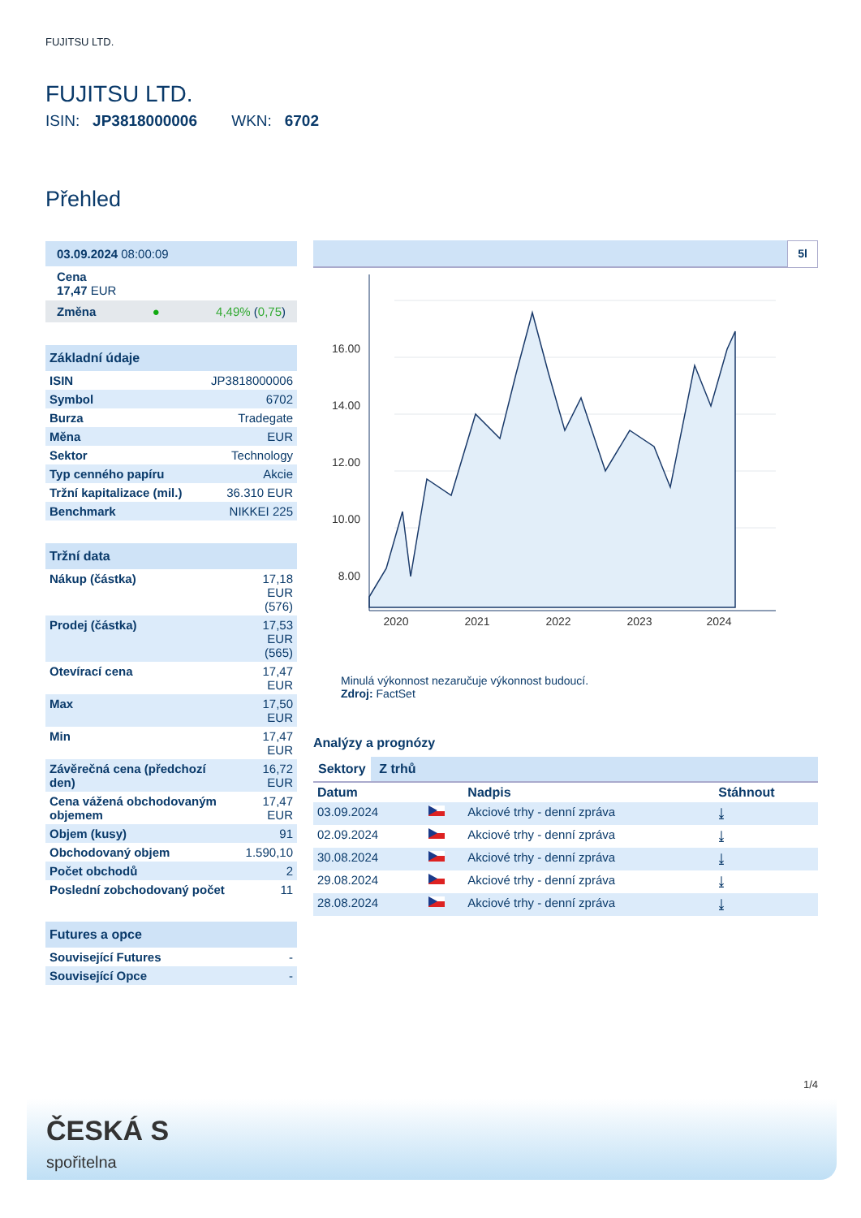FUJITSU LTD.
FUJITSU LTD.
ISIN: JP3818000006 WKN: 6702
Přehled
03.09.2024 08:00:09
Cena
17,47 EUR
Změna ● 4,49% (0,75)
Základní údaje
| ISIN | JP3818000006 |
| Symbol | 6702 |
| Burza | Tradegate |
| Měna | EUR |
| Sektor | Technology |
| Typ cenného papíru | Akcie |
| Tržní kapitalizace (mil.) | 36.310 EUR |
| Benchmark | NIKKEI 225 |
Tržní data
| Nákup (částka) | 17,18 EUR (576) |
| Prodej (částka) | 17,53 EUR (565) |
| Otevírací cena | 17,47 EUR |
| Max | 17,50 EUR |
| Min | 17,47 EUR |
| Závěrečná cena (předchozí den) | 16,72 EUR |
| Cena vážená obchodovaným objemem | 17,47 EUR |
| Objem (kusy) | 91 |
| Obchodovaný objem | 1.590,10 |
| Počet obchodů | 2 |
| Poslední zobchodovaný počet | 11 |
Futures a opce
| Související Futures | - |
| Související Opce | - |
5l
16.00
14.00
12.00
10.00
8.00
2020
2021
2022
2023
2024
Minulá výkonnost nezaručuje výkonnost budoucí.
Zdroj: FactSet
Analýzy a prognózy
Sektory Z trhů
| Datum | | Nadpis | Stáhnout |
| --- | --- | --- | --- |
| 03.09.2024 | | Akciové trhy - denní zpráva | ⤓ |
| 02.09.2024 | | Akciové trhy - denní zpráva | ⤓ |
| 30.08.2024 | | Akciové trhy - denní zpráva | ⤓ |
| 29.08.2024 | | Akciové trhy - denní zpráva | ⤓ |
| 28.08.2024 | | Akciové trhy - denní zpráva | ⤓ |
1/4
ČESKÁ S
spořitelna